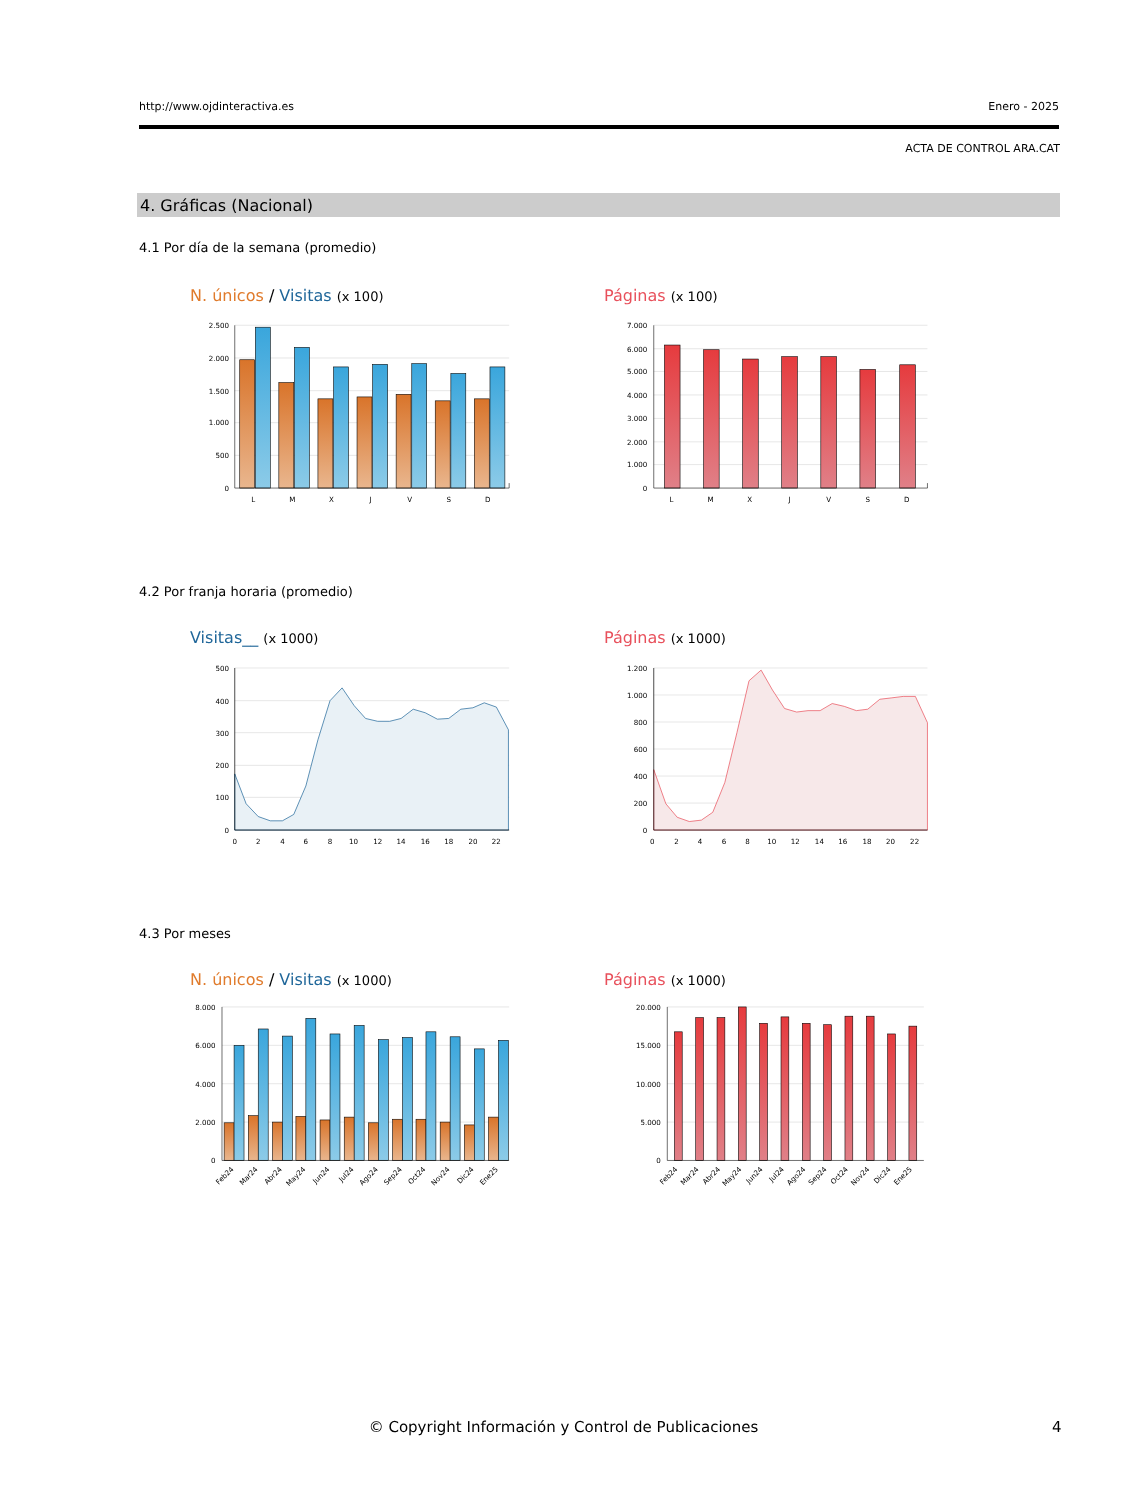http://www.ojdinteractiva.es Enero - 2025
ACTA DE CONTROL ARA.CAT
4. Gráficas (Nacional)
4.1 Por día de la semana (promedio)
N. únicos / Visitas (x 100) Páginas (x 100)
2.500
2.000
1.500
1.000
500
0
L
M
X
J
V
S
D
7.000
6.000
5.000
4.000
3.000
2.000
1.000
0
L
M
X
J
V
S
D
4.2 Por franja horaria (promedio)
Visitas__ (x 1000) Páginas (x 1000)
500
400
300
200
100
0
0
2
4
6
8
10
12
14
16
18
20
22
1.200
1.000
800
600
400
200
0
0
2
4
6
8
10
12
14
16
18
20
22
4.3 Por meses
N. únicos / Visitas (x 1000) Páginas (x 1000)
8.000
6.000
4.000
2.000
0
Feb24
Mar24
Abr24
May24
Jun24
Jul24
Ago24
Sep24
Oct24
Nov24
Dic24
Ene25
20.000
15.000
10.000
5.000
0
Feb24
Mar24
Abr24
May24
Jun24
Jul24
Ago24
Sep24
Oct24
Nov24
Dic24
Ene25
© Copyright Información y Control de Publicaciones 4